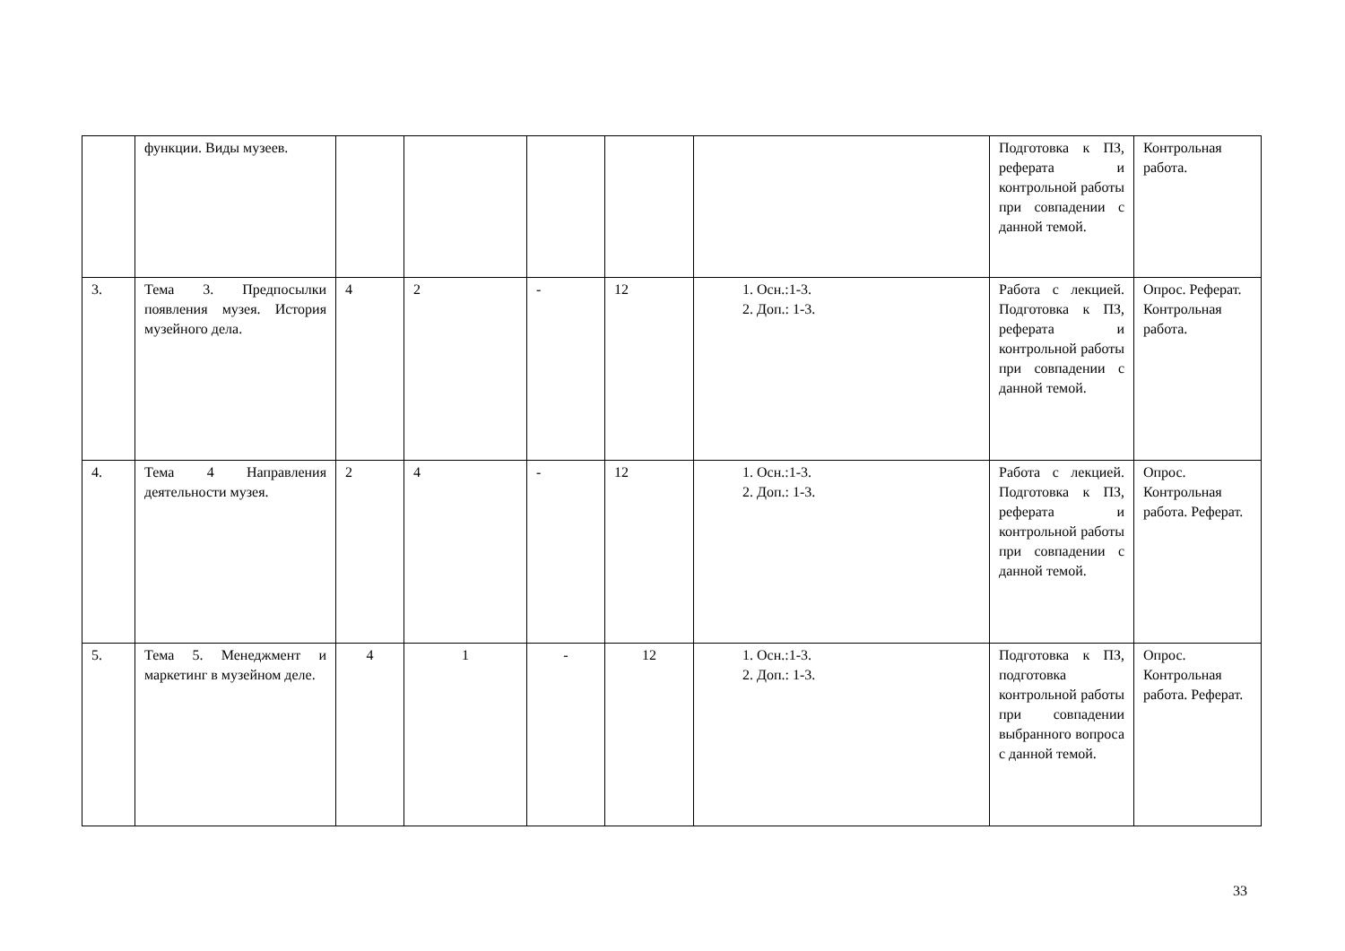| | функции. Виды музеев. | | | | | | Подготовка к ПЗ, реферата и контрольной работы при совпадении с данной темой. | Контрольная работа. |
| 3. | Тема 3. Предпосылки появления музея. История музейного дела. | 4 | 2 | - | 12 | 1. Осн.:1-3. 2. Доп.: 1-3. | Работа с лекцией. Подготовка к ПЗ, реферата и контрольной работы при совпадении с данной темой. | Опрос. Реферат. Контрольная работа. |
| 4. | Тема 4 Направления деятельности музея. | 2 | 4 | - | 12 | 1. Осн.:1-3. 2. Доп.: 1-3. | Работа с лекцией. Подготовка к ПЗ, реферата и контрольной работы при совпадении с данной темой. | Опрос. Контрольная работа. Реферат. |
| 5. | Тема 5. Менеджмент и маркетинг в музейном деле. | 4 | 1 | - | 12 | 1. Осн.:1-3. 2. Доп.: 1-3. | Подготовка к ПЗ, подготовка контрольной работы при совпадении выбранного вопроса с данной темой. | Опрос. Контрольная работа. Реферат. |
33